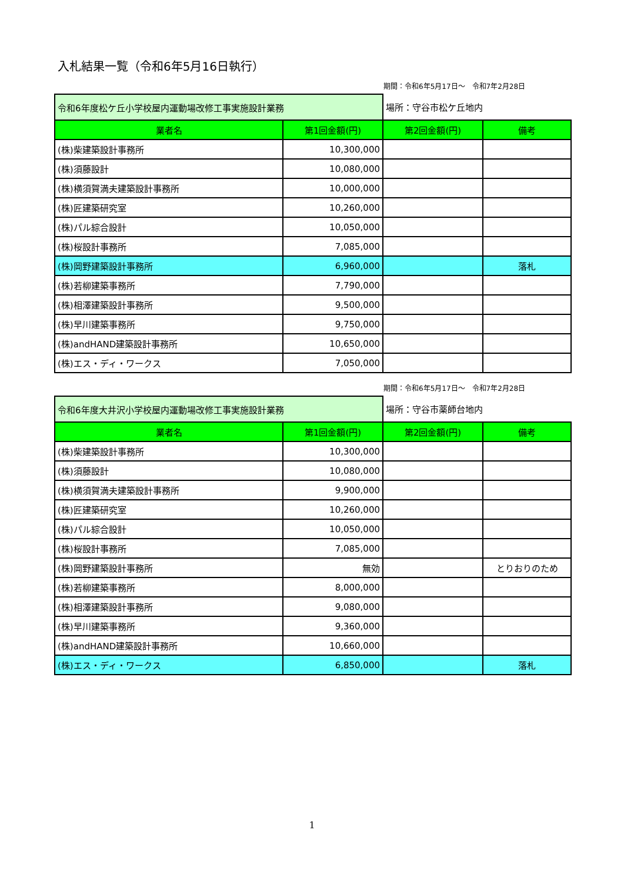入札結果一覧（令和6年5月16日執行）
期間：令和6年5月17日～　令和7年2月28日
| 令和6年度松ケ丘小学校屋内運動場改修工事実施設計業務 | | 場所：守谷市松ケ丘地内 | |
| 業者名 | 第1回金額(円) | 第2回金額(円) | 備考 |
| (株)柴建築設計事務所 | 10,300,000 | | |
| (株)須藤設計 | 10,080,000 | | |
| (株)横須賀満夫建築設計事務所 | 10,000,000 | | |
| (株)匠建築研究室 | 10,260,000 | | |
| (株)パル綜合設計 | 10,050,000 | | |
| (株)桜設計事務所 | 7,085,000 | | |
| (株)岡野建築設計事務所 | 6,960,000 | | 落札 |
| (株)若柳建築事務所 | 7,790,000 | | |
| (株)相澤建築設計事務所 | 9,500,000 | | |
| (株)早川建築事務所 | 9,750,000 | | |
| (株)andHAND建築設計事務所 | 10,650,000 | | |
| (株)エス・ディ・ワークス | 7,050,000 | | |
期間：令和6年5月17日～　令和7年2月28日
| 令和6年度大井沢小学校屋内運動場改修工事実施設計業務 | | 場所：守谷市薬師台地内 | |
| 業者名 | 第1回金額(円) | 第2回金額(円) | 備考 |
| (株)柴建築設計事務所 | 10,300,000 | | |
| (株)須藤設計 | 10,080,000 | | |
| (株)横須賀満夫建築設計事務所 | 9,900,000 | | |
| (株)匠建築研究室 | 10,260,000 | | |
| (株)パル綜合設計 | 10,050,000 | | |
| (株)桜設計事務所 | 7,085,000 | | |
| (株)岡野建築設計事務所 | 無効 | | とりおりのため |
| (株)若柳建築事務所 | 8,000,000 | | |
| (株)相澤建築設計事務所 | 9,080,000 | | |
| (株)早川建築事務所 | 9,360,000 | | |
| (株)andHAND建築設計事務所 | 10,660,000 | | |
| (株)エス・ディ・ワークス | 6,850,000 | | 落札 |
1